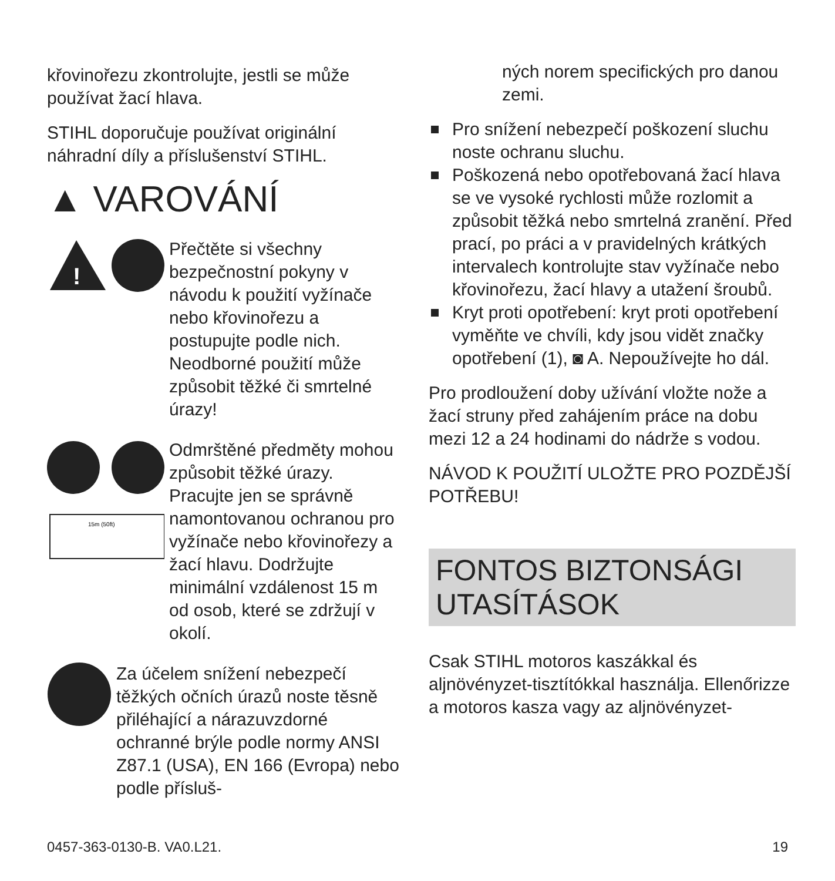křovinořezu zkontrolujte, jestli se může používat žací hlava.
STIHL doporučuje používat originální náhradní díly a příslušenství STIHL.
▲ VAROVÁNÍ
!
Přečtěte si všechny bezpečnostní pokyny v návodu k použití vyžínače nebo křovinořezu a postupujte podle nich. Neodborné použití může způsobit těžké či smrtelné úrazy!
15m (50ft)
Odmrštěné předměty mohou způsobit těžké úrazy. Pracujte jen se správně namontovanou ochranou pro vyžínače nebo křovinořezy a žací hlavu. Dodržujte minimální vzdálenost 15 m od osob, které se zdržují v okolí.
Za účelem snížení nebezpečí těžkých očních úrazů noste těsně přiléhající a nárazuvzdorné ochranné brýle podle normy ANSI Z87.1 (USA), EN 166 (Evropa) nebo podle přísluš-
ných norem specifických pro danou zemi.
Pro snížení nebezpečí poškození sluchu noste ochranu sluchu.
Poškozená nebo opotřebovaná žací hlava se ve vysoké rychlosti může rozlomit a způsobit těžká nebo smrtelná zranění. Před prací, po práci a v pravidelných krátkých intervalech kontrolujte stav vyžínače nebo křovinořezu, žací hlavy a utažení šroubů.
Kryt proti opotřebení: kryt proti opotřebení vyměňte ve chvíli, kdy jsou vidět značky opotřebení (1), ◙ A. Nepoužívejte ho dál.
Pro prodloužení doby užívání vložte nože a žací struny před zahájením práce na dobu mezi 12 a 24 hodinami do nádrže s vodou.
NÁVOD K POUŽITÍ ULOŽTE PRO POZDĚJŠÍ POTŘEBU!
FONTOS BIZTONSÁGI UTASÍTÁSOK
Csak STIHL motoros kaszákkal és aljnövényzet-tisztítókkal használja. Ellenőrizze a motoros kasza vagy az aljnövényzet-
0457-363-0130-B. VA0.L21. 19